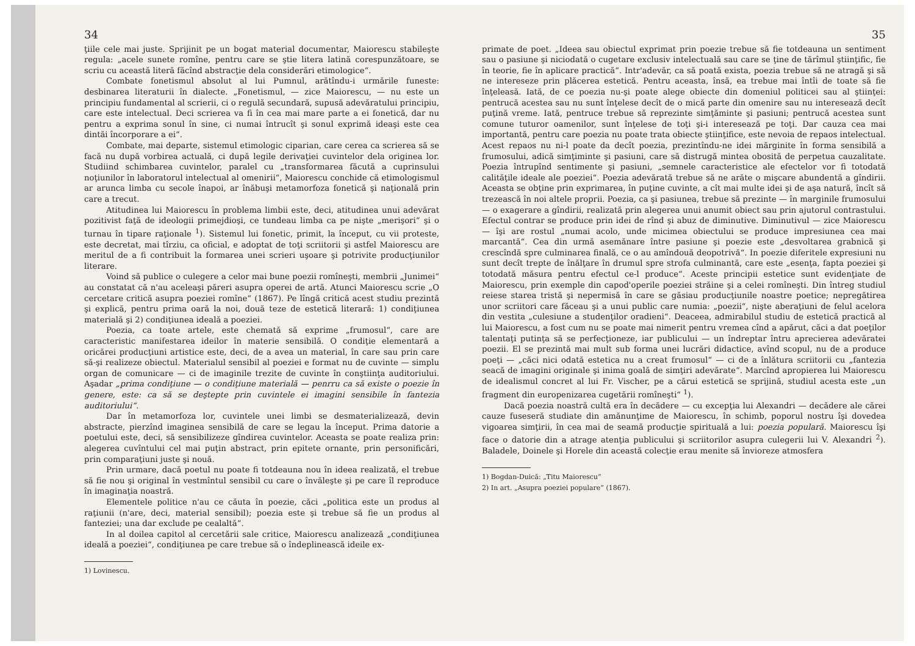34
ţiile cele mai juste. Sprijinit pe un bogat material documentar, Maiorescu stabileşte regula: „acele sunete romîne, pentru care se ştie litera latină corespunzătoare, se scriu cu această literă făcînd abstracţie dela considerări etimologice“.
Combate fonetismul absolut al lui Pumnul, arătîndu-i urmările funeste: desbinarea literaturii în dialecte. „Fonetismul, — zice Maiorescu, — nu este un principiu fundamental al scrierii, ci o regulă secundară, supusă adevăratului principiu, care este intelectual. Deci scrierea va fi în cea mai mare parte a ei fonetică, dar nu pentru a exprima sonul în sine, ci numai întrucît şi sonul exprimă ideaşi este cea dintăi încorporare a ei“.
Combate, mai departe, sistemul etimologic ciparian, care cerea ca scrierea să se facă nu după vorbirea actuală, ci după legile derivaţiei cuvintelor dela originea lor. Studiind schimbarea cuvintelor, paralel cu „transformarea făcută a cuprinsului noţiunilor în laboratorul intelectual al omenirii“, Maiorescu conchide că etimologismul ar arunca limba cu secole înapoi, ar înăbuşi metamorfoza fonetică şi naţională prin care a trecut.
Atitudinea lui Maiorescu în problema limbii este, deci, atitudinea unui adevărat pozitivist faţă de ideologii primejdioşi, ce tundeau limba ca pe nişte „merişori“ şi o turnau în tipare raţionale <sup>1</sup>). Sistemul lui fonetic, primit, la început, cu vii proteste, este decretat, mai tîrziu, ca oficial, e adoptat de toţi scriitorii şi astfel Maiorescu are meritul de a fi contribuit la formarea unei scrieri uşoare şi potrivite producţiunilor literare.
Voind să publice o culegere a celor mai bune poezii romîneşti, membrii „Junimei“ au constatat că n'au aceleaşi păreri asupra operei de artă. Atunci Maiorescu scrie „O cercetare critică asupra poeziei romîne“ (1867). Pe lîngă critică acest studiu prezintă şi explică, pentru prima oară la noi, două teze de estetică literară: 1) condiţiunea materială şi 2) condiţiunea ideală a poeziei.
Poezia, ca toate artele, este chemată să exprime „frumosul“, care are caracteristic manifestarea ideilor în materie sensibilă. O condiţie elementară a oricărei producţiuni artistice este, deci, de a avea un material, în care sau prin care să-şi realizeze obiectul. Materialul sensibil al poeziei e format nu de cuvinte — simplu organ de comunicare — ci de imaginile trezite de cuvinte în conştiinţa auditoriului. Aşadar „prima condiţiune — o condiţiune materială — penrru ca să existe o poezie în genere, este: ca să se deştepte prin cuvintele ei imagini sensibile în fantezia auditoriului“.
Dar în metamorfoza lor, cuvintele unei limbi se desmaterializează, devin abstracte, pierzînd imaginea sensibilă de care se legau la început. Prima datorie a poetului este, deci, să sensibilizeze gîndirea cuvintelor. Aceasta se poate realiza prin: alegerea cuvîntului cel mai puţin abstract, prin epitete ornante, prin personificări, prin comparaţiuni juste şi nouă.
Prin urmare, dacă poetul nu poate fi totdeauna nou în ideea realizată, el trebue să fie nou şi original în vestmîntul sensibil cu care o învăleşte şi pe care îl reproduce în imaginaţia noastră.
Elementele politice n'au ce căuta în poezie, căci „politica este un produs al raţiunii (n'are, deci, material sensibil); poezia este şi trebue să fie un produs al fanteziei; una dar exclude pe cealaltă“.
In al doilea capitol al cercetării sale critice, Maiorescu analizează „condiţiunea ideală a poeziei“, condiţiunea pe care trebue să o îndeplinească ideile ex-
1) Lovinescu.
35
primate de poet. „Ideea sau obiectul exprimat prin poezie trebue să fie totdeauna un sentiment sau o pasiune şi niciodată o cugetare exclusiv intelectuală sau care se ţine de tărîmul ştiinţific, fie în teorie, fie în aplicare practică“. Intr'adevăr, ca să poată exista, poezia trebue să ne atragă şi să ne intereseze prin plăcerea estetică. Pentru aceasta, însă, ea trebue mai întîi de toate să fie înţeleasă. Iată, de ce poezia nu-şi poate alege obiecte din domeniul politicei sau al ştiinţei: pentrucă acestea sau nu sunt înţelese decît de o mică parte din omenire sau nu interesează decît puţină vreme. Iată, pentruce trebue să reprezinte simţăminte şi pasiuni; pentrucă acestea sunt comune tuturor oamenilor, sunt înţelese de toţi şi-i interesează pe toţi. Dar cauza cea mai importantă, pentru care poezia nu poate trata obiecte ştiinţifice, este nevoia de repaos intelectual. Acest repaos nu ni-l poate da decît poezia, prezintîndu-ne idei mărginite în forma sensibilă a frumosului, adică simţiminte şi pasiuni, care să distrugă mintea obosită de perpetua cauzalitate. Poezia întrupînd sentimente şi pasiuni, „semnele caracteristice ale efectelor vor fi totodată calităţile ideale ale poeziei“. Poezia adevărată trebue să ne arăte o mişcare abundentă a gîndirii. Aceasta se obţine prin exprimarea, în puţine cuvinte, a cît mai multe idei şi de aşa natură, încît să trezească în noi altele proprii. Poezia, ca şi pasiunea, trebue să prezinte — în marginile frumosului — o exagerare a gîndirii, realizată prin alegerea unui anumit obiect sau prin ajutorul contrastului. Efectul contrar se produce prin idei de rînd şi abuz de diminutive. Diminutivul — zice Maiorescu — îşi are rostul „numai acolo, unde micimea obiectului se produce impresiunea cea mai marcantă“. Cea din urmă asemănare între pasiune şi poezie este „desvoltarea grabnică şi crescîndă spre culminarea finală, ce o au amîndouă deopotrivă“. In poezie diferitele expresiuni nu sunt decît trepte de înălţare în drumul spre strofa culminantă, care este „esenţa, fapta poeziei şi totodată măsura pentru efectul ce-l produce“. Aceste principii estetice sunt evidenţiate de Maiorescu, prin exemple din capod'operile poeziei străine şi a celei romîneşti. Din întreg studiul reiese starea tristă şi nepermisă în care se găsiau producţiunile noastre poetice; nepregătirea unor scriitori care făceau şi a unui public care numia: „poezii“, nişte aberaţiuni de felul acelora din vestita „culesiune a studenţilor oradieni“. Deaceea, admirabilul studiu de estetică practică al lui Maiorescu, a fost cum nu se poate mai nimerit pentru vremea cînd a apărut, căci a dat poeţilor talentaţi putinţa să se perfecţioneze, iar publicului — un îndreptar întru aprecierea adevăratei poezii. El se prezintă mai mult sub forma unei lucrări didactice, avînd scopul, nu de a produce poeţi — „căci nici odată estetica nu a creat frumosul“ — ci de a înlătura scriitorii cu „fantezia seacă de imagini originale şi inima goală de simţiri adevărate“. Marcînd apropierea lui Maiorescu de idealismul concret al lui Fr. Vischer, pe a cărui estetică se sprijină, studiul acesta este „un fragment din europenizarea cugetării romîneşti“ <sup>1</sup>).
Dacă poezia noastră cultă era în decădere — cu excepţia lui Alexandri — decădere ale cărei cauze fuseseră studiate din amănunţime de Maiorescu, în schimb, poporul nostru îşi dovedea vigoarea simţirii, în cea mai de seamă producţie spirituală a lui: poezia populară. Maiorescu îşi face o datorie din a atrage atenţia publicului şi scriitorilor asupra culegerii lui V. Alexandri <sup>2</sup>). Baladele, Doinele şi Horele din această colecţie erau menite să învioreze atmosfera
1) Bogdan-Duică: „Titu Maiorescu“
2) In art. „Asupra poeziei populare“ (1867).